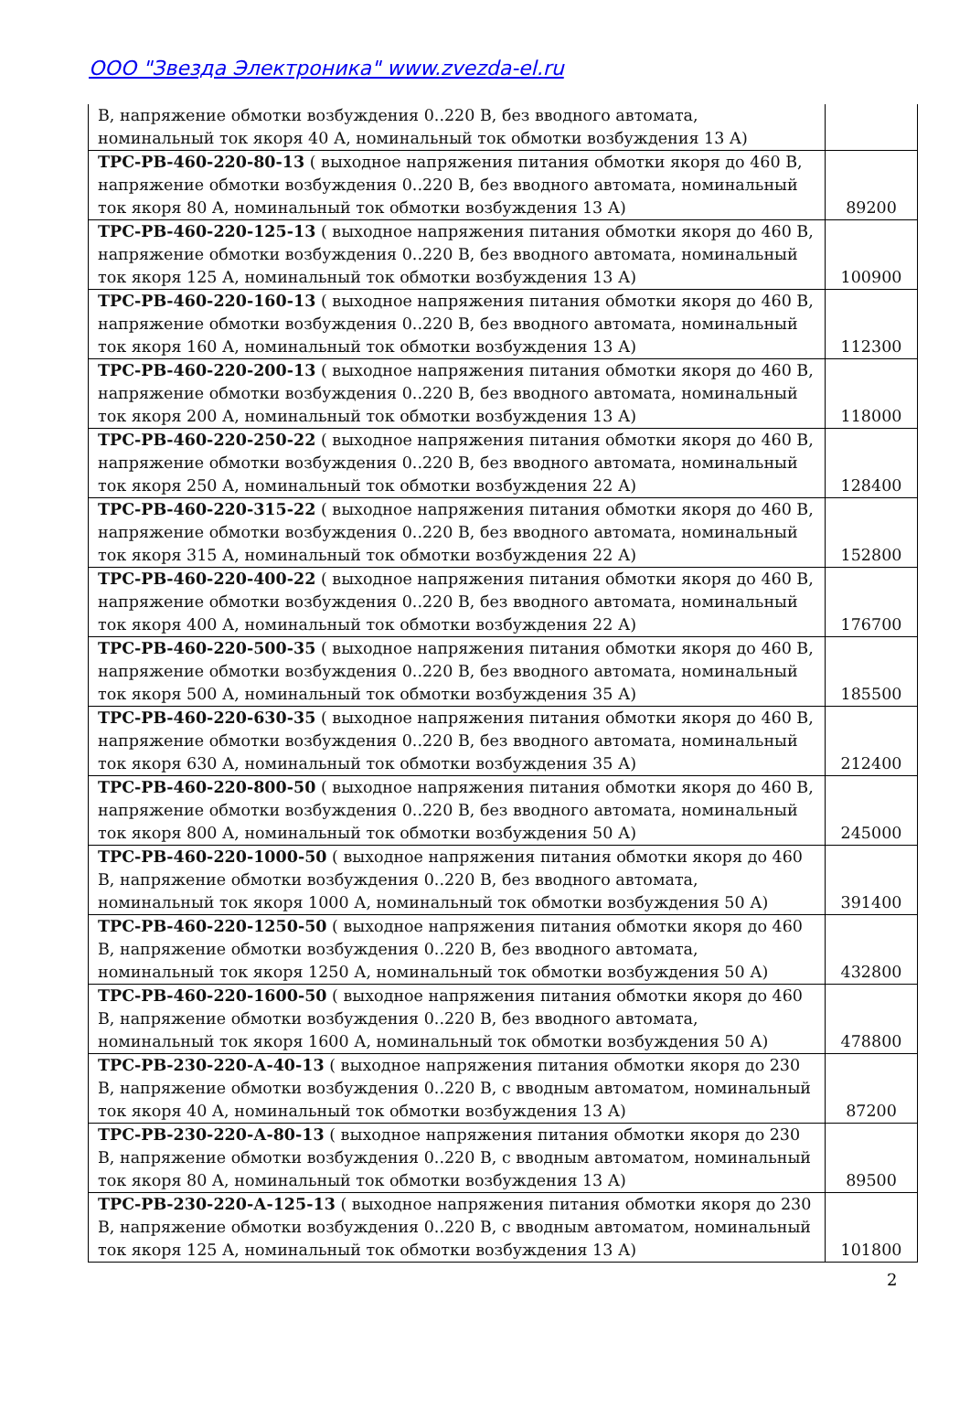ООО "Звезда Электроника" www.zvezda-el.ru
| В, напряжение обмотки возбуждения 0..220 В, без вводного автомата, номинальный ток якоря 40 А, номинальный ток обмотки возбуждения 13 А) | |
| ТРС-РВ-460-220-80-13 ( выходное напряжения питания обмотки якоря до 460 В, напряжение обмотки возбуждения 0..220 В, без вводного автомата, номинальный ток якоря 80 А, номинальный ток обмотки возбуждения 13 А) | 89200 |
| ТРС-РВ-460-220-125-13 ( выходное напряжения питания обмотки якоря до 460 В, напряжение обмотки возбуждения 0..220 В, без вводного автомата, номинальный ток якоря 125 А, номинальный ток обмотки возбуждения 13 А) | 100900 |
| ТРС-РВ-460-220-160-13 ( выходное напряжения питания обмотки якоря до 460 В, напряжение обмотки возбуждения 0..220 В, без вводного автомата, номинальный ток якоря 160 А, номинальный ток обмотки возбуждения 13 А) | 112300 |
| ТРС-РВ-460-220-200-13 ( выходное напряжения питания обмотки якоря до 460 В, напряжение обмотки возбуждения 0..220 В, без вводного автомата, номинальный ток якоря 200 А, номинальный ток обмотки возбуждения 13 А) | 118000 |
| ТРС-РВ-460-220-250-22 ( выходное напряжения питания обмотки якоря до 460 В, напряжение обмотки возбуждения 0..220 В, без вводного автомата, номинальный ток якоря 250 А, номинальный ток обмотки возбуждения 22 А) | 128400 |
| ТРС-РВ-460-220-315-22 ( выходное напряжения питания обмотки якоря до 460 В, напряжение обмотки возбуждения 0..220 В, без вводного автомата, номинальный ток якоря 315 А, номинальный ток обмотки возбуждения 22 А) | 152800 |
| ТРС-РВ-460-220-400-22 ( выходное напряжения питания обмотки якоря до 460 В, напряжение обмотки возбуждения 0..220 В, без вводного автомата, номинальный ток якоря 400 А, номинальный ток обмотки возбуждения 22 А) | 176700 |
| ТРС-РВ-460-220-500-35 ( выходное напряжения питания обмотки якоря до 460 В, напряжение обмотки возбуждения 0..220 В, без вводного автомата, номинальный ток якоря 500 А, номинальный ток обмотки возбуждения 35 А) | 185500 |
| ТРС-РВ-460-220-630-35 ( выходное напряжения питания обмотки якоря до 460 В, напряжение обмотки возбуждения 0..220 В, без вводного автомата, номинальный ток якоря 630 А, номинальный ток обмотки возбуждения 35 А) | 212400 |
| ТРС-РВ-460-220-800-50 ( выходное напряжения питания обмотки якоря до 460 В, напряжение обмотки возбуждения 0..220 В, без вводного автомата, номинальный ток якоря 800 А, номинальный ток обмотки возбуждения 50 А) | 245000 |
| ТРС-РВ-460-220-1000-50 ( выходное напряжения питания обмотки якоря до 460 В, напряжение обмотки возбуждения 0..220 В, без вводного автомата, номинальный ток якоря 1000 А, номинальный ток обмотки возбуждения 50 А) | 391400 |
| ТРС-РВ-460-220-1250-50 ( выходное напряжения питания обмотки якоря до 460 В, напряжение обмотки возбуждения 0..220 В, без вводного автомата, номинальный ток якоря 1250 А, номинальный ток обмотки возбуждения 50 А) | 432800 |
| ТРС-РВ-460-220-1600-50 ( выходное напряжения питания обмотки якоря до 460 В, напряжение обмотки возбуждения 0..220 В, без вводного автомата, номинальный ток якоря 1600 А, номинальный ток обмотки возбуждения 50 А) | 478800 |
| ТРС-РВ-230-220-А-40-13 ( выходное напряжения питания обмотки якоря до 230 В, напряжение обмотки возбуждения 0..220 В, с вводным автоматом, номинальный ток якоря 40 А, номинальный ток обмотки возбуждения 13 А) | 87200 |
| ТРС-РВ-230-220-А-80-13 ( выходное напряжения питания обмотки якоря до 230 В, напряжение обмотки возбуждения 0..220 В, с вводным автоматом, номинальный ток якоря 80 А, номинальный ток обмотки возбуждения 13 А) | 89500 |
| ТРС-РВ-230-220-А-125-13 ( выходное напряжения питания обмотки якоря до 230 В, напряжение обмотки возбуждения 0..220 В, с вводным автоматом, номинальный ток якоря 125 А, номинальный ток обмотки возбуждения 13 А) | 101800 |
2